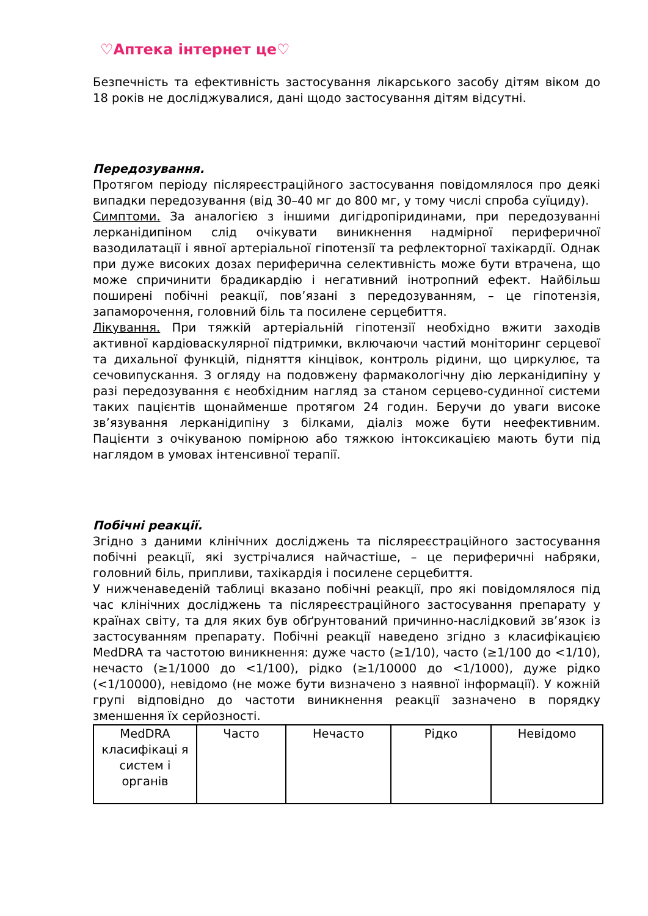♡Аптека інтернет це♡
Безпечність та ефективність застосування лікарського засобу дітям віком до 18 років не досліджувалися, дані щодо застосування дітям відсутні.
Передозування.
Протягом періоду післяреєстраційного застосування повідомлялося про деякі випадки передозування (від 30–40 мг до 800 мг, у тому числі спроба суїциду).
Симптоми. За аналогією з іншими дигідропіридинами, при передозуванні лерканідипіном слід очікувати виникнення надмірної периферичної вазодилатації і явної артеріальної гіпотензії та рефлекторної тахікардії. Однак при дуже високих дозах периферична селективність може бути втрачена, що може спричинити брадикардію і негативний інотропний ефект. Найбільш поширені побічні реакції, пов’язані з передозуванням, – це гіпотензія, запаморочення, головний біль та посилене серцебиття.
Лікування. При тяжкій артеріальній гіпотензії необхідно вжити заходів активної кардіоваскулярної підтримки, включаючи частий моніторинг серцевої та дихальної функцій, підняття кінцівок, контроль рідини, що циркулює, та сечовипускання. З огляду на подовжену фармакологічну дію лерканідипіну у разі передозування є необхідним нагляд за станом серцево-судинної системи таких пацієнтів щонайменше протягом 24 годин. Беручи до уваги високе зв’язування лерканідипіну з білками, діаліз може бути неефективним. Пацієнти з очікуваною помірною або тяжкою інтоксикацією мають бути під наглядом в умовах інтенсивної терапії.
Побічні реакції.
Згідно з даними клінічних досліджень та післяреєстраційного застосування побічні реакції, які зустрічалися найчастіше, – це периферичні набряки, головний біль, припливи, тахікардія і посилене серцебиття.
У нижченаведеній таблиці вказано побічні реакції, про які повідомлялося під час клінічних досліджень та післяреєстраційного застосування препарату у країнах світу, та для яких був обґрунтований причинно-наслідковий зв’язок із застосуванням препарату. Побічні реакції наведено згідно з класифікацією MedDRA та частотою виникнення: дуже часто (≥1/10), часто (≥1/100 до <1/10), нечасто (≥1/1000 до <1/100), рідко (≥1/10000 до <1/1000), дуже рідко (<1/10000), невідомо (не може бути визначено з наявної інформації). У кожній групі відповідно до частоти виникнення реакції зазначено в порядку зменшення їх серйозності.
| MedDRA класифікаці я систем і органів | Часто | Нечасто | Рідко | Невідомо |